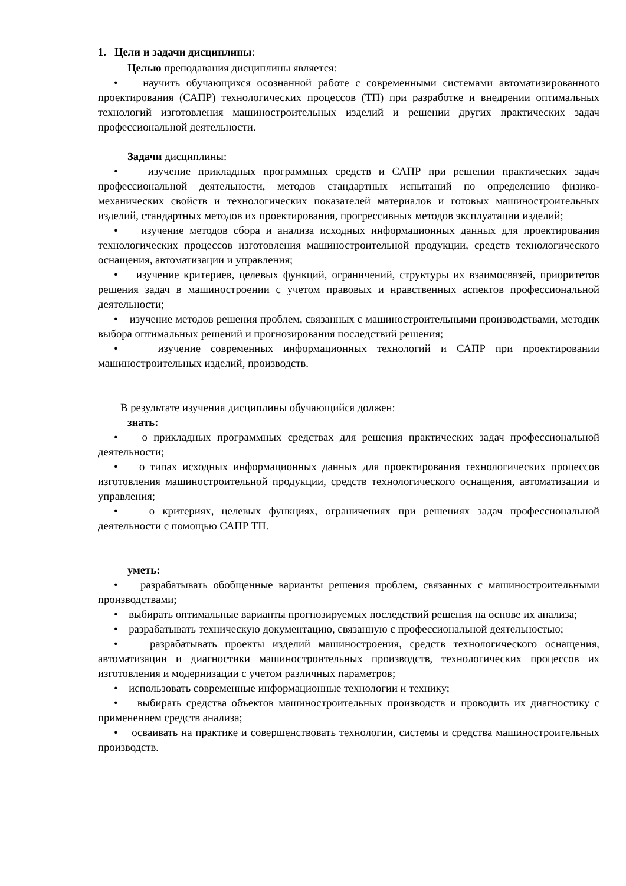1. Цели и задачи дисциплины:
Целью преподавания дисциплины является:
• научить обучающихся осознанной работе с современными системами автоматизированного проектирования (САПР) технологических процессов (ТП) при разработке и внедрении оптимальных технологий изготовления машиностроительных изделий и решении других практических задач профессиональной деятельности.
Задачи дисциплины:
• изучение прикладных программных средств и САПР при решении практических задач профессиональной деятельности, методов стандартных испытаний по определению физико-механических свойств и технологических показателей материалов и готовых машиностроительных изделий, стандартных методов их проектирования, прогрессивных методов эксплуатации изделий;
• изучение методов сбора и анализа исходных информационных данных для проектирования технологических процессов изготовления машиностроительной продукции, средств технологического оснащения, автоматизации и управления;
• изучение критериев, целевых функций, ограничений, структуры их взаимосвязей, приоритетов решения задач в машиностроении с учетом правовых и нравственных аспектов профессиональной деятельности;
• изучение методов решения проблем, связанных с машиностроительными производствами, методик выбора оптимальных решений и прогнозирования последствий решения;
• изучение современных информационных технологий и САПР при проектировании машиностроительных изделий, производств.
В результате изучения дисциплины обучающийся должен:
знать:
• о прикладных программных средствах для решения практических задач профессиональной деятельности;
• о типах исходных информационных данных для проектирования технологических процессов изготовления машиностроительной продукции, средств технологического оснащения, автоматизации и управления;
• о критериях, целевых функциях, ограничениях при решениях задач профессиональной деятельности с помощью САПР ТП.
уметь:
• разрабатывать обобщенные варианты решения проблем, связанных с машиностроительными производствами;
• выбирать оптимальные варианты прогнозируемых последствий решения на основе их анализа;
• разрабатывать техническую документацию, связанную с профессиональной деятельностью;
• разрабатывать проекты изделий машиностроения, средств технологического оснащения, автоматизации и диагностики машиностроительных производств, технологических процессов их изготовления и модернизации с учетом различных параметров;
• использовать современные информационные технологии и технику;
• выбирать средства объектов машиностроительных производств и проводить их диагностику с применением средств анализа;
• осваивать на практике и совершенствовать технологии, системы и средства машиностроительных производств.